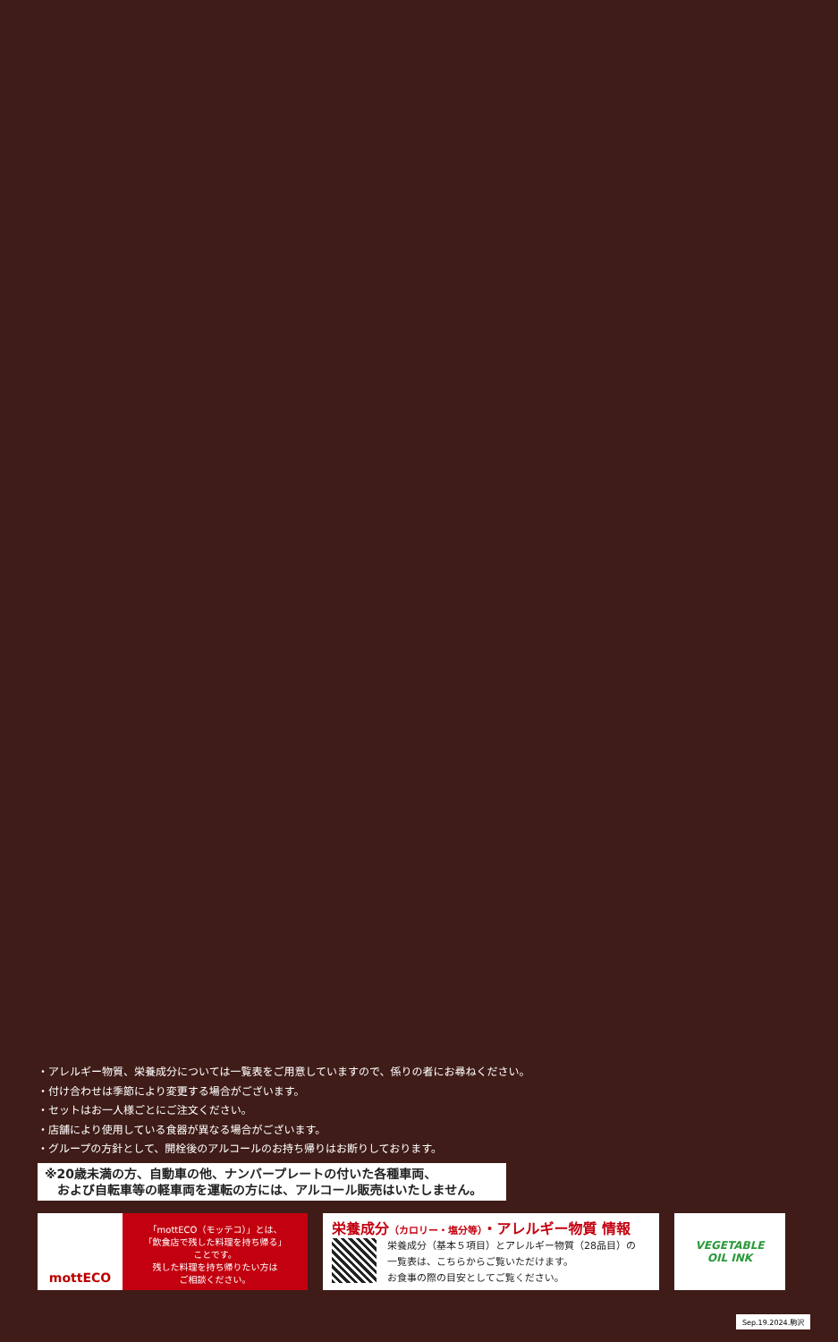・アレルギー物質、栄養成分については一覧表をご用意していますので、係りの者にお尋ねください。
・付け合わせは季節により変更する場合がございます。
・セットはお一人様ごとにご注文ください。
・店舗により使用している食器が異なる場合がございます。
・グループの方針として、開栓後のアルコールのお持ち帰りはお断りしております。
※20歳未満の方、自動車の他、ナンバープレートの付いた各種車両、
　および自転車等の軽車両を運転の方には、アルコール販売はいたしません。
mottECO
「mottECO（モッテコ）」とは、
「飲食店で残した料理を持ち帰る」
ことです。
残した料理を持ち帰りたい方は
ご相談ください。
栄養成分（カロリー・塩分等）・アレルギー物質 情報
栄養成分（基本５項目）とアレルギー物質（28品目）の
一覧表は、こちらからご覧いただけます。
お食事の際の目安としてご覧ください。
VEGETABLE
OIL INK
Sep.19.2024.駒沢